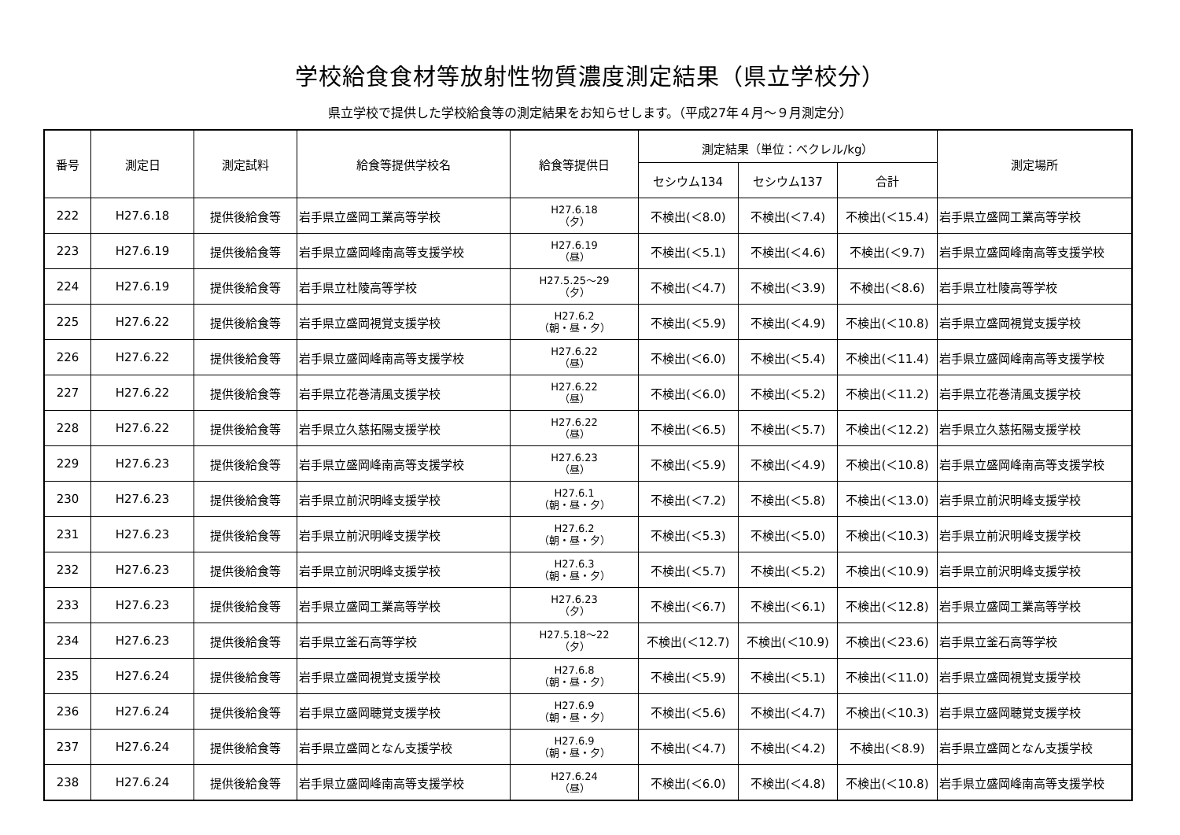学校給食食材等放射性物質濃度測定結果（県立学校分）
県立学校で提供した学校給食等の測定結果をお知らせします。（平成27年４月～９月測定分）
| 番号 | 測定日 | 測定試料 | 給食等提供学校名 | 給食等提供日 | 測定結果（単位：ベクレル/kg） | | | 測定場所 |
| --- | --- | --- | --- | --- | --- | --- | --- | --- |
| | | | | | セシウム134 | セシウム137 | 合計 | |
| 222 | H27.6.18 | 提供後給食等 | 岩手県立盛岡工業高等学校 | H27.6.18 （夕） | 不検出(＜8.0) | 不検出(＜7.4) | 不検出(＜15.4) | 岩手県立盛岡工業高等学校 |
| 223 | H27.6.19 | 提供後給食等 | 岩手県立盛岡峰南高等支援学校 | H27.6.19 （昼） | 不検出(＜5.1) | 不検出(＜4.6) | 不検出(＜9.7) | 岩手県立盛岡峰南高等支援学校 |
| 224 | H27.6.19 | 提供後給食等 | 岩手県立杜陵高等学校 | H27.5.25～29 （夕） | 不検出(＜4.7) | 不検出(＜3.9) | 不検出(＜8.6) | 岩手県立杜陵高等学校 |
| 225 | H27.6.22 | 提供後給食等 | 岩手県立盛岡視覚支援学校 | H27.6.2 （朝・昼・夕） | 不検出(＜5.9) | 不検出(＜4.9) | 不検出(＜10.8) | 岩手県立盛岡視覚支援学校 |
| 226 | H27.6.22 | 提供後給食等 | 岩手県立盛岡峰南高等支援学校 | H27.6.22 （昼） | 不検出(＜6.0) | 不検出(＜5.4) | 不検出(＜11.4) | 岩手県立盛岡峰南高等支援学校 |
| 227 | H27.6.22 | 提供後給食等 | 岩手県立花巻清風支援学校 | H27.6.22 （昼） | 不検出(＜6.0) | 不検出(＜5.2) | 不検出(＜11.2) | 岩手県立花巻清風支援学校 |
| 228 | H27.6.22 | 提供後給食等 | 岩手県立久慈拓陽支援学校 | H27.6.22 （昼） | 不検出(＜6.5) | 不検出(＜5.7) | 不検出(＜12.2) | 岩手県立久慈拓陽支援学校 |
| 229 | H27.6.23 | 提供後給食等 | 岩手県立盛岡峰南高等支援学校 | H27.6.23 （昼） | 不検出(＜5.9) | 不検出(＜4.9) | 不検出(＜10.8) | 岩手県立盛岡峰南高等支援学校 |
| 230 | H27.6.23 | 提供後給食等 | 岩手県立前沢明峰支援学校 | H27.6.1 （朝・昼・夕） | 不検出(＜7.2) | 不検出(＜5.8) | 不検出(＜13.0) | 岩手県立前沢明峰支援学校 |
| 231 | H27.6.23 | 提供後給食等 | 岩手県立前沢明峰支援学校 | H27.6.2 （朝・昼・夕） | 不検出(＜5.3) | 不検出(＜5.0) | 不検出(＜10.3) | 岩手県立前沢明峰支援学校 |
| 232 | H27.6.23 | 提供後給食等 | 岩手県立前沢明峰支援学校 | H27.6.3 （朝・昼・夕） | 不検出(＜5.7) | 不検出(＜5.2) | 不検出(＜10.9) | 岩手県立前沢明峰支援学校 |
| 233 | H27.6.23 | 提供後給食等 | 岩手県立盛岡工業高等学校 | H27.6.23 （夕） | 不検出(＜6.7) | 不検出(＜6.1) | 不検出(＜12.8) | 岩手県立盛岡工業高等学校 |
| 234 | H27.6.23 | 提供後給食等 | 岩手県立釜石高等学校 | H27.5.18～22 （夕） | 不検出(＜12.7) | 不検出(＜10.9) | 不検出(＜23.6) | 岩手県立釜石高等学校 |
| 235 | H27.6.24 | 提供後給食等 | 岩手県立盛岡視覚支援学校 | H27.6.8 （朝・昼・夕） | 不検出(＜5.9) | 不検出(＜5.1) | 不検出(＜11.0) | 岩手県立盛岡視覚支援学校 |
| 236 | H27.6.24 | 提供後給食等 | 岩手県立盛岡聴覚支援学校 | H27.6.9 （朝・昼・夕） | 不検出(＜5.6) | 不検出(＜4.7) | 不検出(＜10.3) | 岩手県立盛岡聴覚支援学校 |
| 237 | H27.6.24 | 提供後給食等 | 岩手県立盛岡となん支援学校 | H27.6.9 （朝・昼・夕） | 不検出(＜4.7) | 不検出(＜4.2) | 不検出(＜8.9) | 岩手県立盛岡となん支援学校 |
| 238 | H27.6.24 | 提供後給食等 | 岩手県立盛岡峰南高等支援学校 | H27.6.24 （昼） | 不検出(＜6.0) | 不検出(＜4.8) | 不検出(＜10.8) | 岩手県立盛岡峰南高等支援学校 |